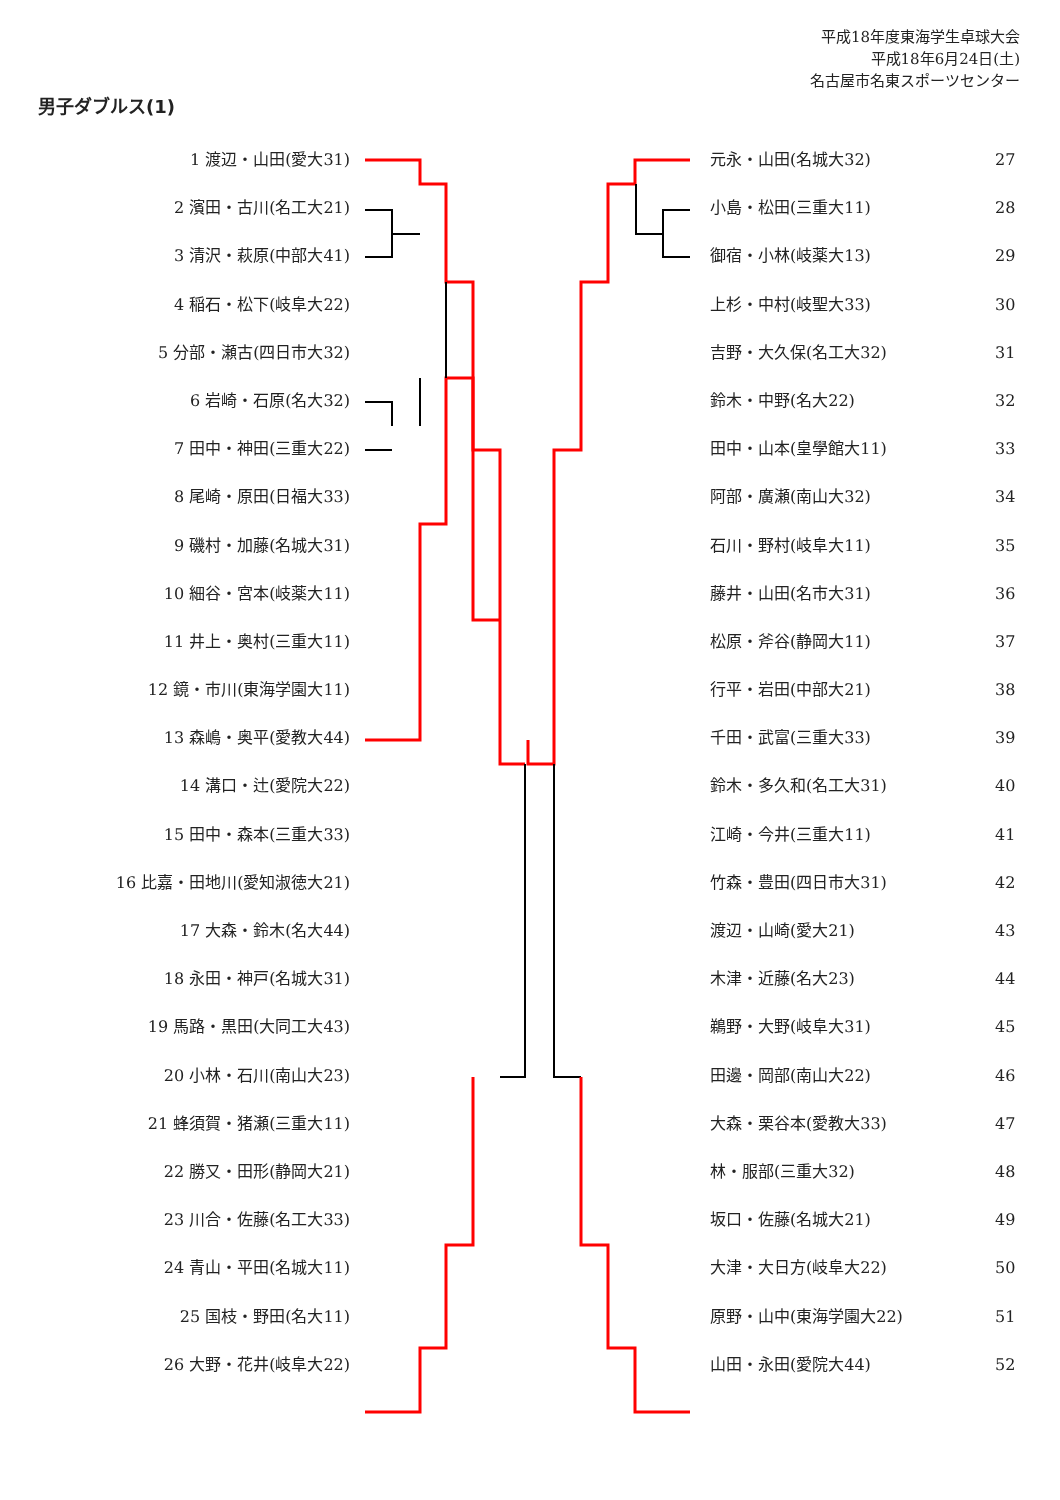平成18年度東海学生卓球大会
平成18年6月24日(土)
名古屋市名東スポーツセンター
男子ダブルス(1)
1 渡辺・山田(愛大31)
2 濱田・古川(名工大21)
3 清沢・萩原(中部大41)
4 稲石・松下(岐阜大22)
5 分部・瀬古(四日市大32)
6 岩崎・石原(名大32)
7 田中・神田(三重大22)
8 尾崎・原田(日福大33)
9 磯村・加藤(名城大31)
10 細谷・宮本(岐薬大11)
11 井上・奥村(三重大11)
12 鏡・市川(東海学園大11)
13 森嶋・奥平(愛教大44)
14 溝口・辻(愛院大22)
15 田中・森本(三重大33)
16 比嘉・田地川(愛知淑徳大21)
17 大森・鈴木(名大44)
18 永田・神戸(名城大31)
19 馬路・黒田(大同工大43)
20 小林・石川(南山大23)
21 蜂須賀・猪瀬(三重大11)
22 勝又・田形(静岡大21)
23 川合・佐藤(名工大33)
24 青山・平田(名城大11)
25 国枝・野田(名大11)
26 大野・花井(岐阜大22)
元永・山田(名城大32) 27
小島・松田(三重大11) 28
御宿・小林(岐薬大13) 29
上杉・中村(岐聖大33) 30
吉野・大久保(名工大32) 31
鈴木・中野(名大22) 32
田中・山本(皇學館大11) 33
阿部・廣瀬(南山大32) 34
石川・野村(岐阜大11) 35
藤井・山田(名市大31) 36
松原・斧谷(静岡大11) 37
行平・岩田(中部大21) 38
千田・武富(三重大33) 39
鈴木・多久和(名工大31) 40
江崎・今井(三重大11) 41
竹森・豊田(四日市大31) 42
渡辺・山崎(愛大21) 43
木津・近藤(名大23) 44
鵜野・大野(岐阜大31) 45
田邊・岡部(南山大22) 46
大森・栗谷本(愛教大33) 47
林・服部(三重大32) 48
坂口・佐藤(名城大21) 49
大津・大日方(岐阜大22) 50
原野・山中(東海学園大22) 51
山田・永田(愛院大44) 52